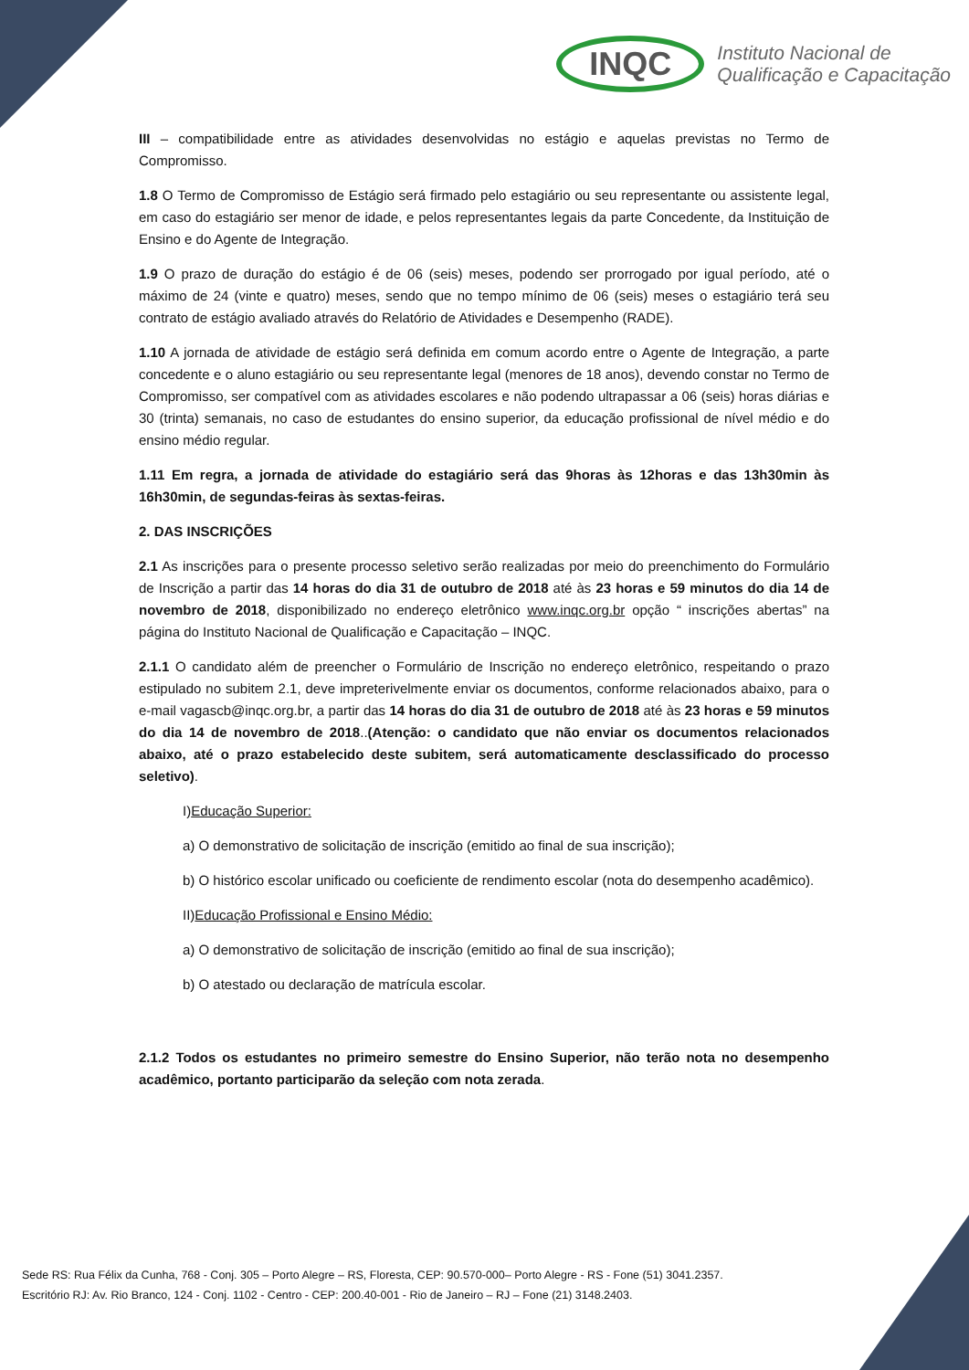INQC
Instituto Nacional de
Qualificação e Capacitação
III – compatibilidade entre as atividades desenvolvidas no estágio e aquelas previstas no Termo de Compromisso.
1.8 O Termo de Compromisso de Estágio será firmado pelo estagiário ou seu representante ou assistente legal, em caso do estagiário ser menor de idade, e pelos representantes legais da parte Concedente, da Instituição de Ensino e do Agente de Integração.
1.9 O prazo de duração do estágio é de 06 (seis) meses, podendo ser prorrogado por igual período, até o máximo de 24 (vinte e quatro) meses, sendo que no tempo mínimo de 06 (seis) meses o estagiário terá seu contrato de estágio avaliado através do Relatório de Atividades e Desempenho (RADE).
1.10 A jornada de atividade de estágio será definida em comum acordo entre o Agente de Integração, a parte concedente e o aluno estagiário ou seu representante legal (menores de 18 anos), devendo constar no Termo de Compromisso, ser compatível com as atividades escolares e não podendo ultrapassar a 06 (seis) horas diárias e 30 (trinta) semanais, no caso de estudantes do ensino superior, da educação profissional de nível médio e do ensino médio regular.
1.11 Em regra, a jornada de atividade do estagiário será das 9horas às 12horas e das 13h30min às 16h30min, de segundas-feiras às sextas-feiras.
2. DAS INSCRIÇÕES
2.1 As inscrições para o presente processo seletivo serão realizadas por meio do preenchimento do Formulário de Inscrição a partir das 14 horas do dia 31 de outubro de 2018 até às 23 horas e 59 minutos do dia 14 de novembro de 2018, disponibilizado no endereço eletrônico www.inqc.org.br opção “ inscrições abertas” na página do Instituto Nacional de Qualificação e Capacitação – INQC.
2.1.1 O candidato além de preencher o Formulário de Inscrição no endereço eletrônico, respeitando o prazo estipulado no subitem 2.1, deve impreterivelmente enviar os documentos, conforme relacionados abaixo, para o e-mail vagascb@inqc.org.br, a partir das 14 horas do dia 31 de outubro de 2018 até às 23 horas e 59 minutos do dia 14 de novembro de 2018..(Atenção: o candidato que não enviar os documentos relacionados abaixo, até o prazo estabelecido deste subitem, será automaticamente desclassificado do processo seletivo).
I)Educação Superior:
a) O demonstrativo de solicitação de inscrição (emitido ao final de sua inscrição);
b) O histórico escolar unificado ou coeficiente de rendimento escolar (nota do desempenho acadêmico).
II)Educação Profissional e Ensino Médio:
a) O demonstrativo de solicitação de inscrição (emitido ao final de sua inscrição);
b) O atestado ou declaração de matrícula escolar.
2.1.2 Todos os estudantes no primeiro semestre do Ensino Superior, não terão nota no desempenho acadêmico, portanto participarão da seleção com nota zerada.
Sede RS: Rua Félix da Cunha, 768 - Conj. 305 – Porto Alegre – RS, Floresta, CEP: 90.570-000– Porto Alegre - RS - Fone (51) 3041.2357.
Escritório RJ: Av. Rio Branco, 124 - Conj. 1102 - Centro - CEP: 200.40-001 - Rio de Janeiro – RJ – Fone (21) 3148.2403.